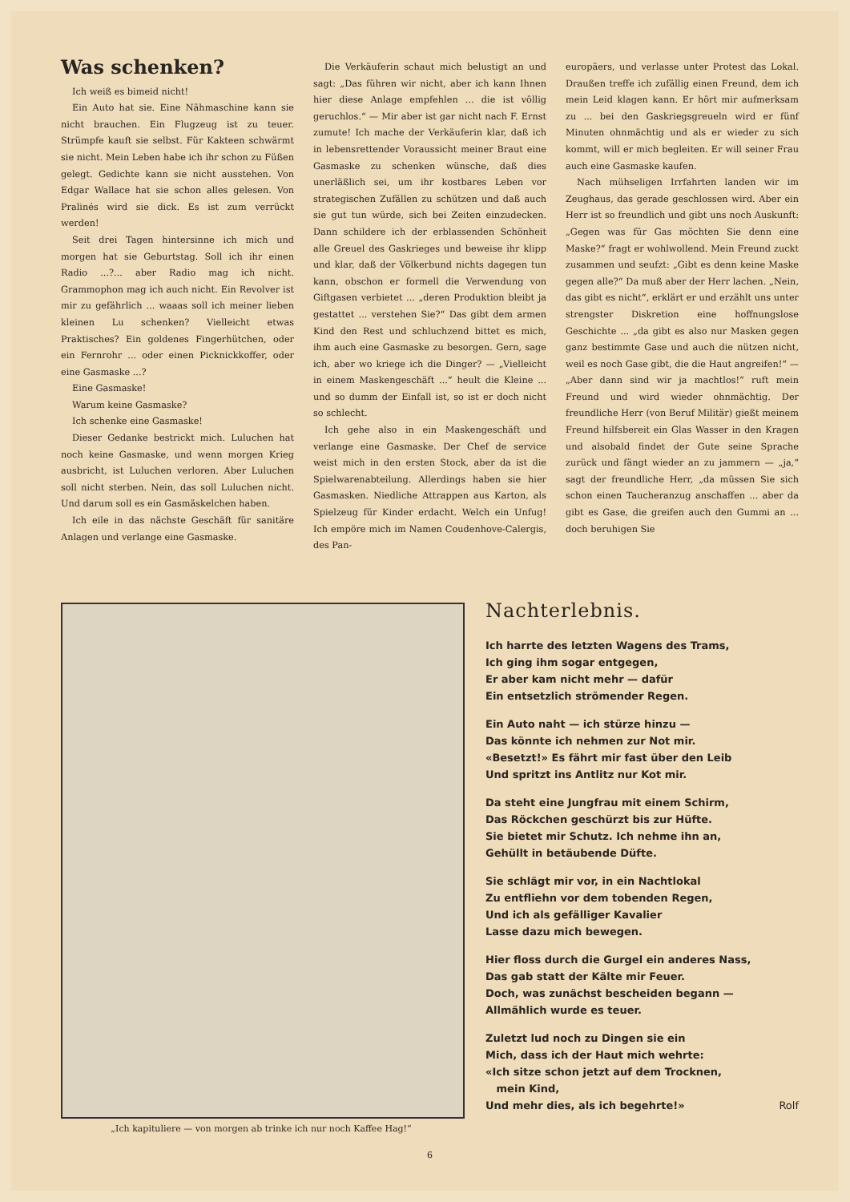Was schenken?
Ich weiß es bimeid nicht!
Ein Auto hat sie. Eine Nähmaschine kann sie nicht brauchen. Ein Flugzeug ist zu teuer. Strümpfe kauft sie selbst. Für Kakteen schwärmt sie nicht. Mein Leben habe ich ihr schon zu Füßen gelegt. Gedichte kann sie nicht ausstehen. Von Edgar Wallace hat sie schon alles gelesen. Von Pralinés wird sie dick. Es ist zum verrückt werden!
Seit drei Tagen hintersinne ich mich und morgen hat sie Geburtstag. Soll ich ihr einen Radio ...?... aber Radio mag ich nicht. Grammophon mag ich auch nicht. Ein Revolver ist mir zu gefährlich ... waaas soll ich meiner lieben kleinen Lu schenken? Vielleicht etwas Praktisches? Ein goldenes Fingerhütchen, oder ein Fernrohr ... oder einen Picknickkoffer, oder eine Gasmaske ...?
Eine Gasmaske!
Warum keine Gasmaske?
Ich schenke eine Gasmaske!
Dieser Gedanke bestrickt mich. Luluchen hat noch keine Gasmaske, und wenn morgen Krieg ausbricht, ist Luluchen verloren. Aber Luluchen soll nicht sterben. Nein, das soll Luluchen nicht. Und darum soll es ein Gasmäskelchen haben.
Ich eile in das nächste Geschäft für sanitäre Anlagen und verlange eine Gasmaske.
Die Verkäuferin schaut mich belustigt an und sagt: „Das führen wir nicht, aber ich kann Ihnen hier diese Anlage empfehlen ... die ist völlig geruchlos.“ — Mir aber ist gar nicht nach F. Ernst zumute! Ich mache der Verkäuferin klar, daß ich in lebensrettender Voraussicht meiner Braut eine Gasmaske zu schenken wünsche, daß dies unerläßlich sei, um ihr kostbares Leben vor strategischen Zufällen zu schützen und daß auch sie gut tun würde, sich bei Zeiten einzudecken. Dann schildere ich der erblassenden Schönheit alle Greuel des Gaskrieges und beweise ihr klipp und klar, daß der Völkerbund nichts dagegen tun kann, obschon er formell die Verwendung von Giftgasen verbietet ... „deren Produktion bleibt ja gestattet ... verstehen Sie?“ Das gibt dem armen Kind den Rest und schluchzend bittet es mich, ihm auch eine Gasmaske zu besorgen. Gern, sage ich, aber wo kriege ich die Dinger? — „Vielleicht in einem Maskengeschäft ...“ heult die Kleine ... und so dumm der Einfall ist, so ist er doch nicht so schlecht.
Ich gehe also in ein Maskengeschäft und verlange eine Gasmaske. Der Chef de service weist mich in den ersten Stock, aber da ist die Spielwarenabteilung. Allerdings haben sie hier Gasmasken. Niedliche Attrappen aus Karton, als Spielzeug für Kinder erdacht. Welch ein Unfug! Ich empöre mich im Namen Coudenhove-Calergis, des Pan-
europäers, und verlasse unter Protest das Lokal. Draußen treffe ich zufällig einen Freund, dem ich mein Leid klagen kann. Er hört mir aufmerksam zu ... bei den Gaskriegsgreueln wird er fünf Minuten ohnmächtig und als er wieder zu sich kommt, will er mich begleiten. Er will seiner Frau auch eine Gasmaske kaufen.
Nach mühseligen Irrfahrten landen wir im Zeughaus, das gerade geschlossen wird. Aber ein Herr ist so freundlich und gibt uns noch Auskunft: „Gegen was für Gas möchten Sie denn eine Maske?“ fragt er wohlwollend. Mein Freund zuckt zusammen und seufzt: „Gibt es denn keine Maske gegen alle?“ Da muß aber der Herr lachen. „Nein, das gibt es nicht“, erklärt er und erzählt uns unter strengster Diskretion eine hoffnungslose Geschichte ... „da gibt es also nur Masken gegen ganz bestimmte Gase und auch die nützen nicht, weil es noch Gase gibt, die die Haut angreifen!“ — „Aber dann sind wir ja machtlos!“ ruft mein Freund und wird wieder ohnmächtig. Der freundliche Herr (von Beruf Militär) gießt meinem Freund hilfsbereit ein Glas Wasser in den Kragen und alsobald findet der Gute seine Sprache zurück und fängt wieder an zu jammern — „ja,“ sagt der freundliche Herr, „da müssen Sie sich schon einen Taucheranzug anschaffen ... aber da gibt es Gase, die greifen auch den Gummi an ... doch beruhigen Sie
„Ich kapituliere — von morgen ab trinke ich nur noch Kaffee Hag!“
Nachterlebnis.
Ich harrte des letzten Wagens des Trams,
Ich ging ihm sogar entgegen,
Er aber kam nicht mehr — dafür
Ein entsetzlich strömender Regen.
Ein Auto naht — ich stürze hinzu —
Das könnte ich nehmen zur Not mir.
«Besetzt!» Es fährt mir fast über den Leib
Und spritzt ins Antlitz nur Kot mir.
Da steht eine Jungfrau mit einem Schirm,
Das Röckchen geschürzt bis zur Hüfte.
Sie bietet mir Schutz. Ich nehme ihn an,
Gehüllt in betäubende Düfte.
Sie schlägt mir vor, in ein Nachtlokal
Zu entfliehn vor dem tobenden Regen,
Und ich als gefälliger Kavalier
Lasse dazu mich bewegen.
Hier floss durch die Gurgel ein anderes Nass,
Das gab statt der Kälte mir Feuer.
Doch, was zunächst bescheiden begann —
Allmählich wurde es teuer.
Zuletzt lud noch zu Dingen sie ein
Mich, dass ich der Haut mich wehrte:
«Ich sitze schon jetzt auf dem Trocknen,
mein Kind,
Und mehr dies, als ich begehrte!» Rolf
6